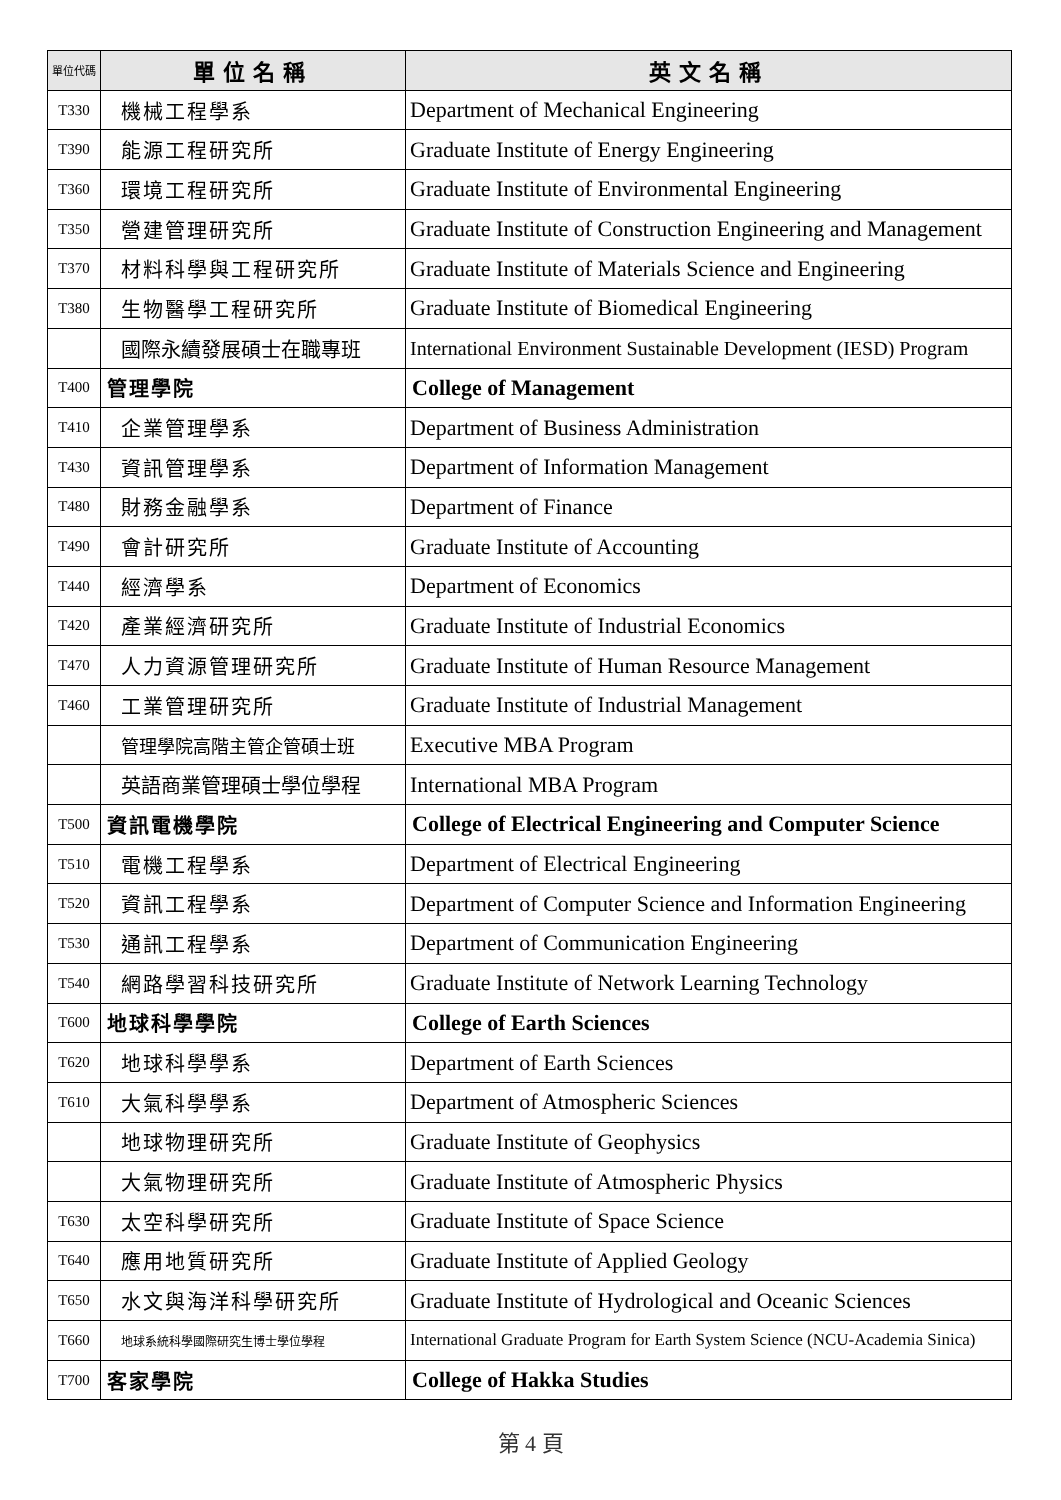| 單位代碼 | 單位名稱 | 英文名稱 |
| --- | --- | --- |
| T330 | 機械工程學系 | Department of Mechanical Engineering |
| T390 | 能源工程研究所 | Graduate Institute of Energy Engineering |
| T360 | 環境工程研究所 | Graduate Institute of Environmental Engineering |
| T350 | 營建管理研究所 | Graduate Institute of Construction Engineering and Management |
| T370 | 材料科學與工程研究所 | Graduate Institute of Materials Science and Engineering |
| T380 | 生物醫學工程研究所 | Graduate Institute of Biomedical Engineering |
| | 國際永續發展碩士在職專班 | International Environment Sustainable Development (IESD) Program |
| T400 | 管理學院 | College of Management |
| T410 | 企業管理學系 | Department of Business Administration |
| T430 | 資訊管理學系 | Department of Information Management |
| T480 | 財務金融學系 | Department of Finance |
| T490 | 會計研究所 | Graduate Institute of Accounting |
| T440 | 經濟學系 | Department of Economics |
| T420 | 產業經濟研究所 | Graduate Institute of Industrial Economics |
| T470 | 人力資源管理研究所 | Graduate Institute of Human Resource Management |
| T460 | 工業管理研究所 | Graduate Institute of Industrial Management |
| | 管理學院高階主管企管碩士班 | Executive MBA Program |
| | 英語商業管理碩士學位學程 | International MBA Program |
| T500 | 資訊電機學院 | College of Electrical Engineering and Computer Science |
| T510 | 電機工程學系 | Department of Electrical Engineering |
| T520 | 資訊工程學系 | Department of Computer Science and Information Engineering |
| T530 | 通訊工程學系 | Department of Communication Engineering |
| T540 | 網路學習科技研究所 | Graduate Institute of Network Learning Technology |
| T600 | 地球科學學院 | College of Earth Sciences |
| T620 | 地球科學學系 | Department of Earth Sciences |
| T610 | 大氣科學學系 | Department of Atmospheric Sciences |
| | 地球物理研究所 | Graduate Institute of Geophysics |
| | 大氣物理研究所 | Graduate Institute of Atmospheric Physics |
| T630 | 太空科學研究所 | Graduate Institute of Space Science |
| T640 | 應用地質研究所 | Graduate Institute of Applied Geology |
| T650 | 水文與海洋科學研究所 | Graduate Institute of Hydrological and Oceanic Sciences |
| T660 | 地球系統科學國際研究生博士學位學程 | International Graduate Program for Earth System Science (NCU-Academia Sinica) |
| T700 | 客家學院 | College of Hakka Studies |
第 4 頁